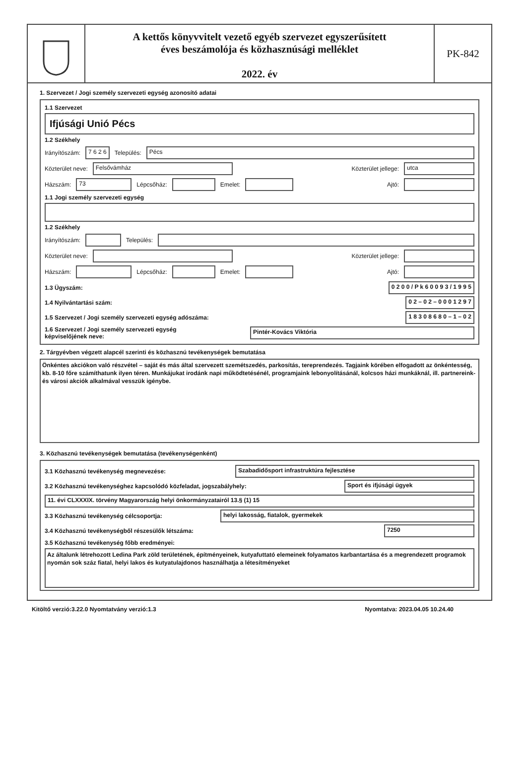A kettős könyvvitelt vezető egyéb szervezet egyszerűsített
éves beszámolója és közhasznúsági melléklet
2022. év
PK-842
1. Szervezet / Jogi személy szervezeti egység azonosító adatai
1.1 Szervezet
Ifjúsági Unió Pécs
1.2 Székhely
Irányítószám: 7 6 2 6 Település: Pécs
Közterület neve: Felsővámház Közterület jellege: utca
Házszám: 73 Lépcsőház: Emelet: Ajtó:
1.1 Jogi személy szervezeti egység
1.2 Székhely
Irányítószám: Település:
Közterület neve: Közterület jellege:
Házszám: Lépcsőház: Emelet: Ajtó:
1.3 Ügyszám: 0 2 0 0 / P k 6 0 0 9 3 / 1 9 9 5
1.4 Nyilvántartási szám: 0 2 – 0 2 – 0 0 0 1 2 9 7
1.5 Szervezet / Jogi személy szervezeti egység adószáma: 1 8 3 0 8 6 8 0 – 1 – 0 2
1.6 Szervezet / Jogi személy szervezeti egység
képviselőjének neve: Pintér-Kovács Viktória
2. Tárgyévben végzett alapcél szerinti és közhasznú tevékenységek bemutatása
Önkéntes akciókon való részvétel – saját és más által szervezett szemétszedés, parkosítás, tereprendezés. Tagjaink körében elfogadott az önkéntesség, kb. 8-10 főre számíthatunk ilyen téren. Munkájukat irodánk napi működtetésénél, programjaink lebonyolításánál, kolcsos házi munkáknál, ill. partnereink- és városi akciók alkalmával vesszük igénybe.
3. Közhasznú tevékenységek bemutatása (tevékenységenként)
3.1 Közhasznú tevékenység megnevezése: Szabadidősport infrastruktúra fejlesztése
3.2 Közhasznú tevékenységhez kapcsolódó közfeladat, jogszabályhely: Sport és ifjúsági ügyek
11. évi CLXXXIX. törvény Magyarország helyi önkormányzatairól 13.§ (1) 15
3.3 Közhasznú tevékenység célcsoportja: helyi lakosság, fiatalok, gyermekek
3.4 Közhasznú tevékenységből részesülők létszáma: 7250
3.5 Közhasznú tevékenység főbb eredményei:
Az általunk létrehozott Ledina Park zöld területének, építményeinek, kutyafuttató elemeinek folyamatos karbantartása és a megrendezett programok nyomán sok száz fiatal, helyi lakos és kutyatulajdonos használhatja a létesítményeket
Kitöltő verzió:3.22.0 Nyomtatvány verzió:1.3 Nyomtatva: 2023.04.05 10.24.40